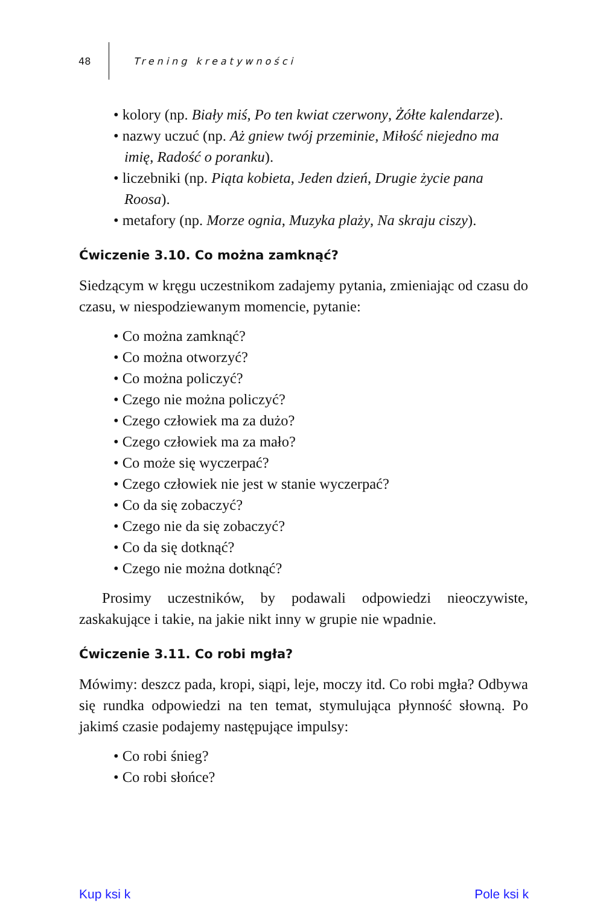48 Trening kreatywności
• kolory (np. Biały miś, Po ten kwiat czerwony, Żółte kalendarze).
• nazwy uczuć (np. Aż gniew twój przeminie, Miłość niejedno ma imię, Radość o poranku).
• liczebniki (np. Piąta kobieta, Jeden dzień, Drugie życie pana Roosa).
• metafory (np. Morze ognia, Muzyka plaży, Na skraju ciszy).
Ćwiczenie 3.10. Co można zamknąć?
Siedzącym w kręgu uczestnikom zadajemy pytania, zmieniając od czasu do czasu, w niespodziewanym momencie, pytanie:
• Co można zamknąć?
• Co można otworzyć?
• Co można policzyć?
• Czego nie można policzyć?
• Czego człowiek ma za dużo?
• Czego człowiek ma za mało?
• Co może się wyczerpać?
• Czego człowiek nie jest w stanie wyczerpać?
• Co da się zobaczyć?
• Czego nie da się zobaczyć?
• Co da się dotknąć?
• Czego nie można dotknąć?
Prosimy uczestników, by podawali odpowiedzi nieoczywiste, zaskakujące i takie, na jakie nikt inny w grupie nie wpadnie.
Ćwiczenie 3.11. Co robi mgła?
Mówimy: deszcz pada, kropi, siąpi, leje, moczy itd. Co robi mgła? Odbywa się rundka odpowiedzi na ten temat, stymulująca płynność słowną. Po jakimś czasie podajemy następujące impulsy:
• Co robi śnieg?
• Co robi słońce?
Kup ksi k Pole ksi k